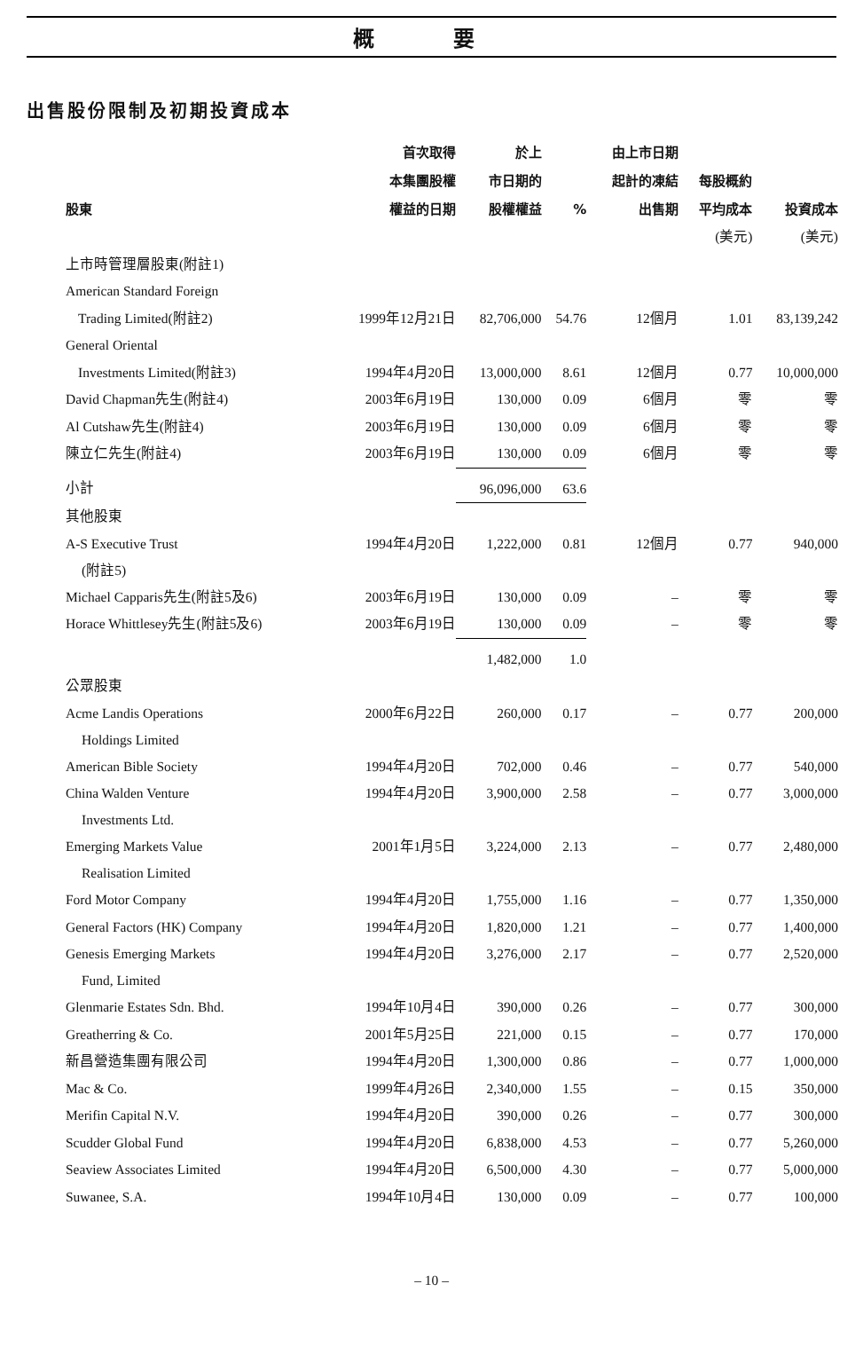概 要
出售股份限制及初期投資成本
| 股東 | 首次取得 本集團股權 權益的日期 | 於上 市日期的 股權權益 | % | 由上市日期 起計的凍結 出售期 | 每股概約 平均成本 | 投資成本 |
| --- | --- | --- | --- | --- | --- | --- |
| | | | | | (美元) | (美元) |
| 上市時管理層股東(附註1) | | | | | | |
| American Standard Foreign | | | | | | |
| Trading Limited(附註2) | 1999年12月21日 | 82,706,000 | 54.76 | 12個月 | 1.01 | 83,139,242 |
| General Oriental | | | | | | |
| Investments Limited(附註3) | 1994年4月20日 | 13,000,000 | 8.61 | 12個月 | 0.77 | 10,000,000 |
| David Chapman先生(附註4) | 2003年6月19日 | 130,000 | 0.09 | 6個月 | 零 | 零 |
| Al Cutshaw先生(附註4) | 2003年6月19日 | 130,000 | 0.09 | 6個月 | 零 | 零 |
| 陳立仁先生(附註4) | 2003年6月19日 | 130,000 | 0.09 | 6個月 | 零 | 零 |
| 小計 | | 96,096,000 | 63.6 | | | |
| 其他股東 | | | | | | |
| A-S Executive Trust (附註5) | 1994年4月20日 | 1,222,000 | 0.81 | 12個月 | 0.77 | 940,000 |
| Michael Capparis先生(附註5及6) | 2003年6月19日 | 130,000 | 0.09 | – | 零 | 零 |
| Horace Whittlesey先生(附註5及6) | 2003年6月19日 | 130,000 | 0.09 | – | 零 | 零 |
| | | 1,482,000 | 1.0 | | | |
| 公眾股東 | | | | | | |
| Acme Landis Operations Holdings Limited | 2000年6月22日 | 260,000 | 0.17 | – | 0.77 | 200,000 |
| American Bible Society | 1994年4月20日 | 702,000 | 0.46 | – | 0.77 | 540,000 |
| China Walden Venture Investments Ltd. | 1994年4月20日 | 3,900,000 | 2.58 | – | 0.77 | 3,000,000 |
| Emerging Markets Value Realisation Limited | 2001年1月5日 | 3,224,000 | 2.13 | – | 0.77 | 2,480,000 |
| Ford Motor Company | 1994年4月20日 | 1,755,000 | 1.16 | – | 0.77 | 1,350,000 |
| General Factors (HK) Company | 1994年4月20日 | 1,820,000 | 1.21 | – | 0.77 | 1,400,000 |
| Genesis Emerging Markets Fund, Limited | 1994年4月20日 | 3,276,000 | 2.17 | – | 0.77 | 2,520,000 |
| Glenmarie Estates Sdn. Bhd. | 1994年10月4日 | 390,000 | 0.26 | – | 0.77 | 300,000 |
| Greatherring & Co. | 2001年5月25日 | 221,000 | 0.15 | – | 0.77 | 170,000 |
| 新昌營造集團有限公司 | 1994年4月20日 | 1,300,000 | 0.86 | – | 0.77 | 1,000,000 |
| Mac & Co. | 1999年4月26日 | 2,340,000 | 1.55 | – | 0.15 | 350,000 |
| Merifin Capital N.V. | 1994年4月20日 | 390,000 | 0.26 | – | 0.77 | 300,000 |
| Scudder Global Fund | 1994年4月20日 | 6,838,000 | 4.53 | – | 0.77 | 5,260,000 |
| Seaview Associates Limited | 1994年4月20日 | 6,500,000 | 4.30 | – | 0.77 | 5,000,000 |
| Suwanee, S.A. | 1994年10月4日 | 130,000 | 0.09 | – | 0.77 | 100,000 |
– 10 –